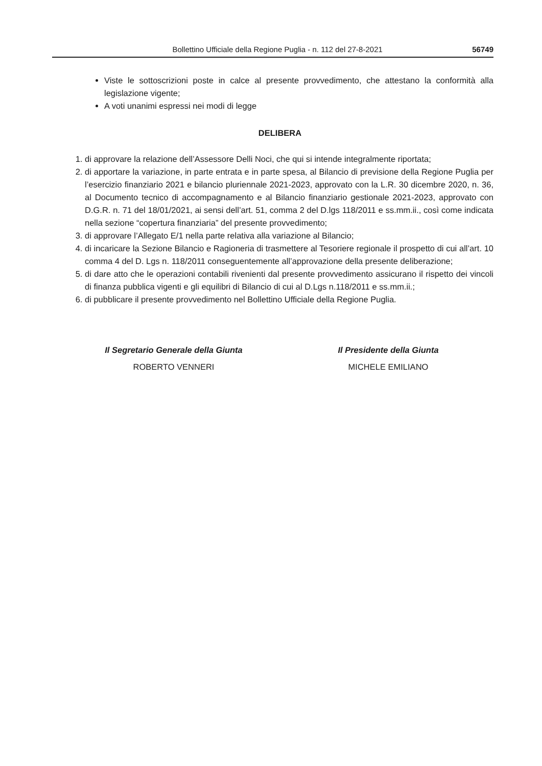Bollettino Ufficiale della Regione Puglia - n. 112 del 27-8-2021 56749
Viste le sottoscrizioni poste in calce al presente provvedimento, che attestano la conformità alla legislazione vigente;
A voti unanimi espressi nei modi di legge
DELIBERA
1. di approvare la relazione dell’Assessore Delli Noci, che qui si intende integralmente riportata;
2. di apportare la variazione, in parte entrata e in parte spesa, al Bilancio di previsione della Regione Puglia per l’esercizio finanziario 2021 e bilancio pluriennale 2021-2023, approvato con la L.R. 30 dicembre 2020, n. 36, al Documento tecnico di accompagnamento e al Bilancio finanziario gestionale 2021-2023, approvato con D.G.R. n. 71 del 18/01/2021, ai sensi dell’art. 51, comma 2 del D.lgs 118/2011 e ss.mm.ii., così come indicata nella sezione “copertura finanziaria” del presente provvedimento;
3. di approvare l’Allegato E/1 nella parte relativa alla variazione al Bilancio;
4. di incaricare la Sezione Bilancio e Ragioneria di trasmettere al Tesoriere regionale il prospetto di cui all’art. 10 comma 4 del D. Lgs n. 118/2011 conseguentemente all’approvazione della presente deliberazione;
5. di dare atto che le operazioni contabili rivenienti dal presente provvedimento assicurano il rispetto dei vincoli di finanza pubblica vigenti e gli equilibri di Bilancio di cui al D.Lgs n.118/2011 e ss.mm.ii.;
6. di pubblicare il presente provvedimento nel Bollettino Ufficiale della Regione Puglia.
Il Segretario Generale della Giunta
ROBERTO VENNERI
Il Presidente della Giunta
MICHELE EMILIANO